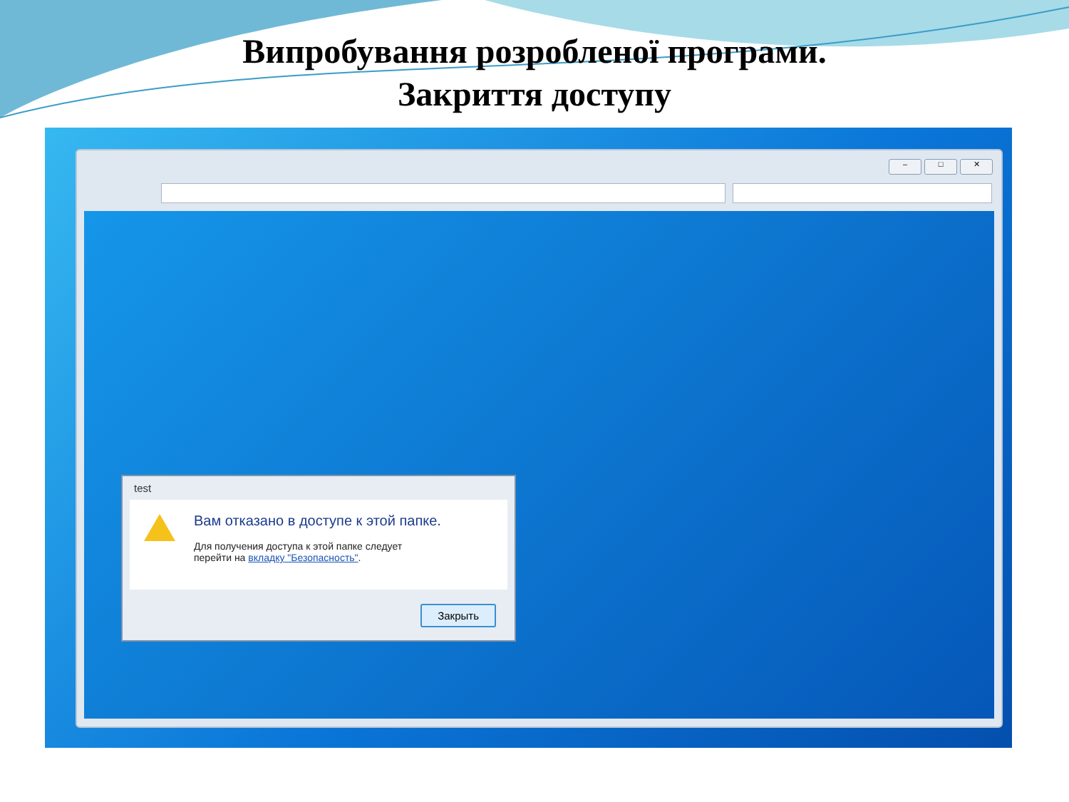Випробування розробленої програми.
Закриття доступу
– □ ✕
test
Вам отказано в доступе к этой папке.
Для получения доступа к этой папке следует
перейти на вкладку "Безопасность".
Закрыть